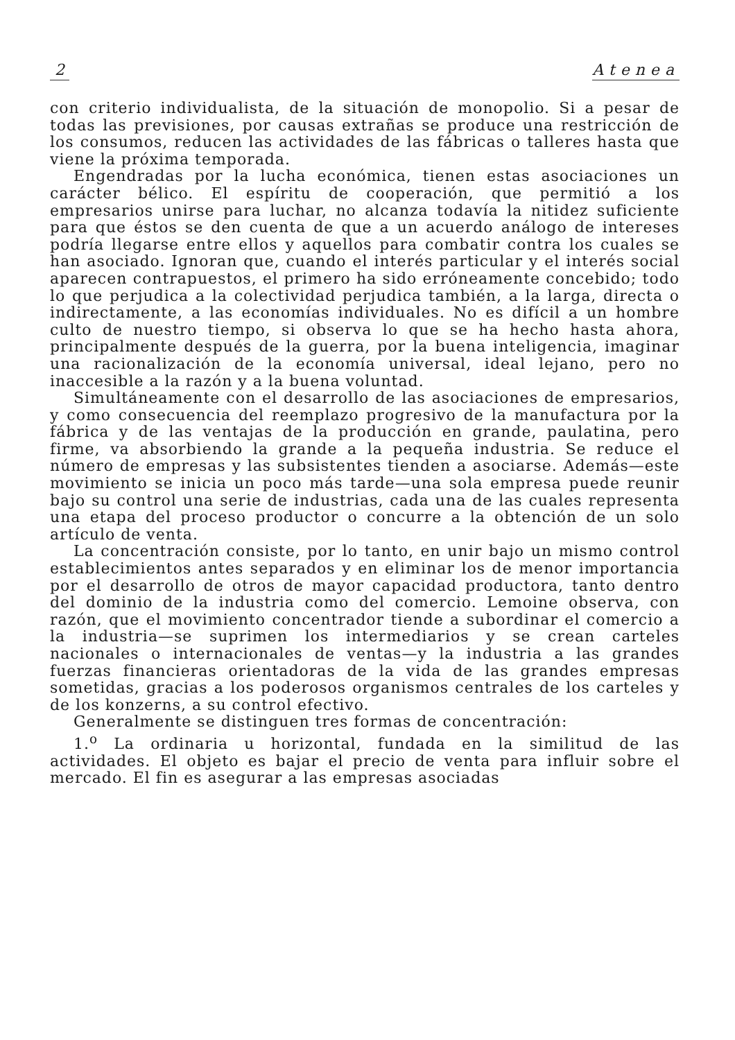2 Atenea
con criterio individualista, de la situación de monopolio. Si a pesar de todas las previsiones, por causas extrañas se produce una restricción de los consumos, reducen las actividades de las fábricas o talleres hasta que viene la próxima temporada.
Engendradas por la lucha económica, tienen estas asociaciones un carácter bélico. El espíritu de cooperación, que permitió a los empresarios unirse para luchar, no alcanza todavía la nitidez suficiente para que éstos se den cuenta de que a un acuerdo análogo de intereses podría llegarse entre ellos y aquellos para combatir contra los cuales se han asociado. Ignoran que, cuando el interés particular y el interés social aparecen contrapuestos, el primero ha sido erróneamente concebido; todo lo que perjudica a la colectividad perjudica también, a la larga, directa o indirectamente, a las economías individuales. No es difícil a un hombre culto de nuestro tiempo, si observa lo que se ha hecho hasta ahora, principalmente después de la guerra, por la buena inteligencia, imaginar una racionalización de la economía universal, ideal lejano, pero no inaccesible a la razón y a la buena voluntad.
Simultáneamente con el desarrollo de las asociaciones de empresarios, y como consecuencia del reemplazo progresivo de la manufactura por la fábrica y de las ventajas de la producción en grande, paulatina, pero firme, va absorbiendo la grande a la pequeña industria. Se reduce el número de empresas y las subsistentes tienden a asociarse. Además—este movimiento se inicia un poco más tarde—una sola empresa puede reunir bajo su control una serie de industrias, cada una de las cuales representa una etapa del proceso productor o concurre a la obtención de un solo artículo de venta.
La concentración consiste, por lo tanto, en unir bajo un mismo control establecimientos antes separados y en eliminar los de menor importancia por el desarrollo de otros de mayor capacidad productora, tanto dentro del dominio de la industria como del comercio. Lemoine observa, con razón, que el movimiento concentrador tiende a subordinar el comercio a la industria—se suprimen los intermediarios y se crean carteles nacionales o internacionales de ventas—y la industria a las grandes fuerzas financieras orientadoras de la vida de las grandes empresas sometidas, gracias a los poderosos organismos centrales de los carteles y de los konzerns, a su control efectivo.
Generalmente se distinguen tres formas de concentración:
1.<sup>o</sup> La ordinaria u horizontal, fundada en la similitud de las actividades. El objeto es bajar el precio de venta para influir sobre el mercado. El fin es asegurar a las empresas asociadas